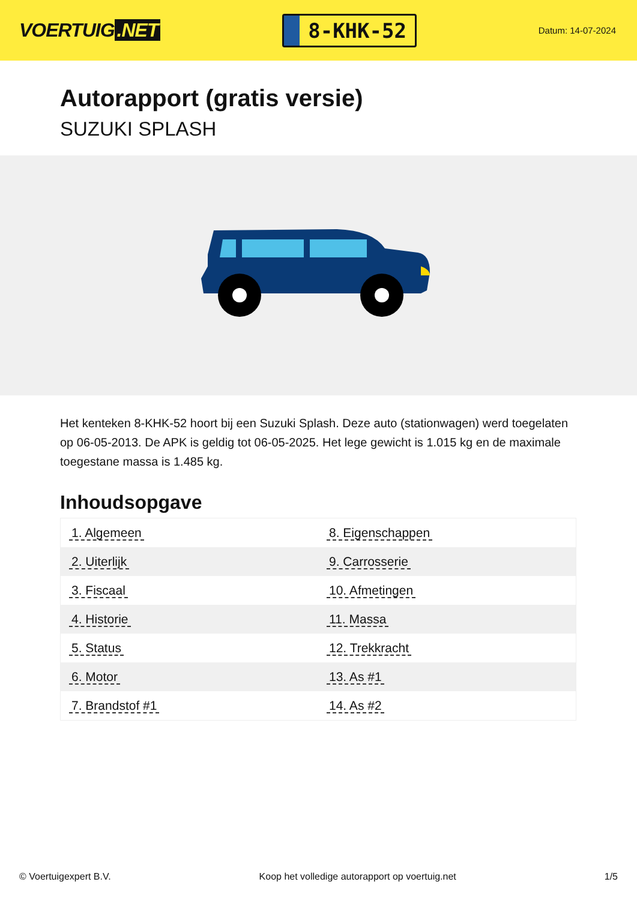VOERTUIG.NET
8-KHK-52
Datum: 14-07-2024
Autorapport (gratis versie)
SUZUKI SPLASH
Het kenteken 8-KHK-52 hoort bij een Suzuki Splash. Deze auto (stationwagen) werd toegelaten op 06-05-2013. De APK is geldig tot 06-05-2025. Het lege gewicht is 1.015 kg en de maximale toegestane massa is 1.485 kg.
Inhoudsopgave
| 1. Algemeen | 8. Eigenschappen |
| 2. Uiterlijk | 9. Carrosserie |
| 3. Fiscaal | 10. Afmetingen |
| 4. Historie | 11. Massa |
| 5. Status | 12. Trekkracht |
| 6. Motor | 13. As #1 |
| 7. Brandstof #1 | 14. As #2 |
© Voertuigexpert B.V. Koop het volledige autorapport op voertuig.net 1/5